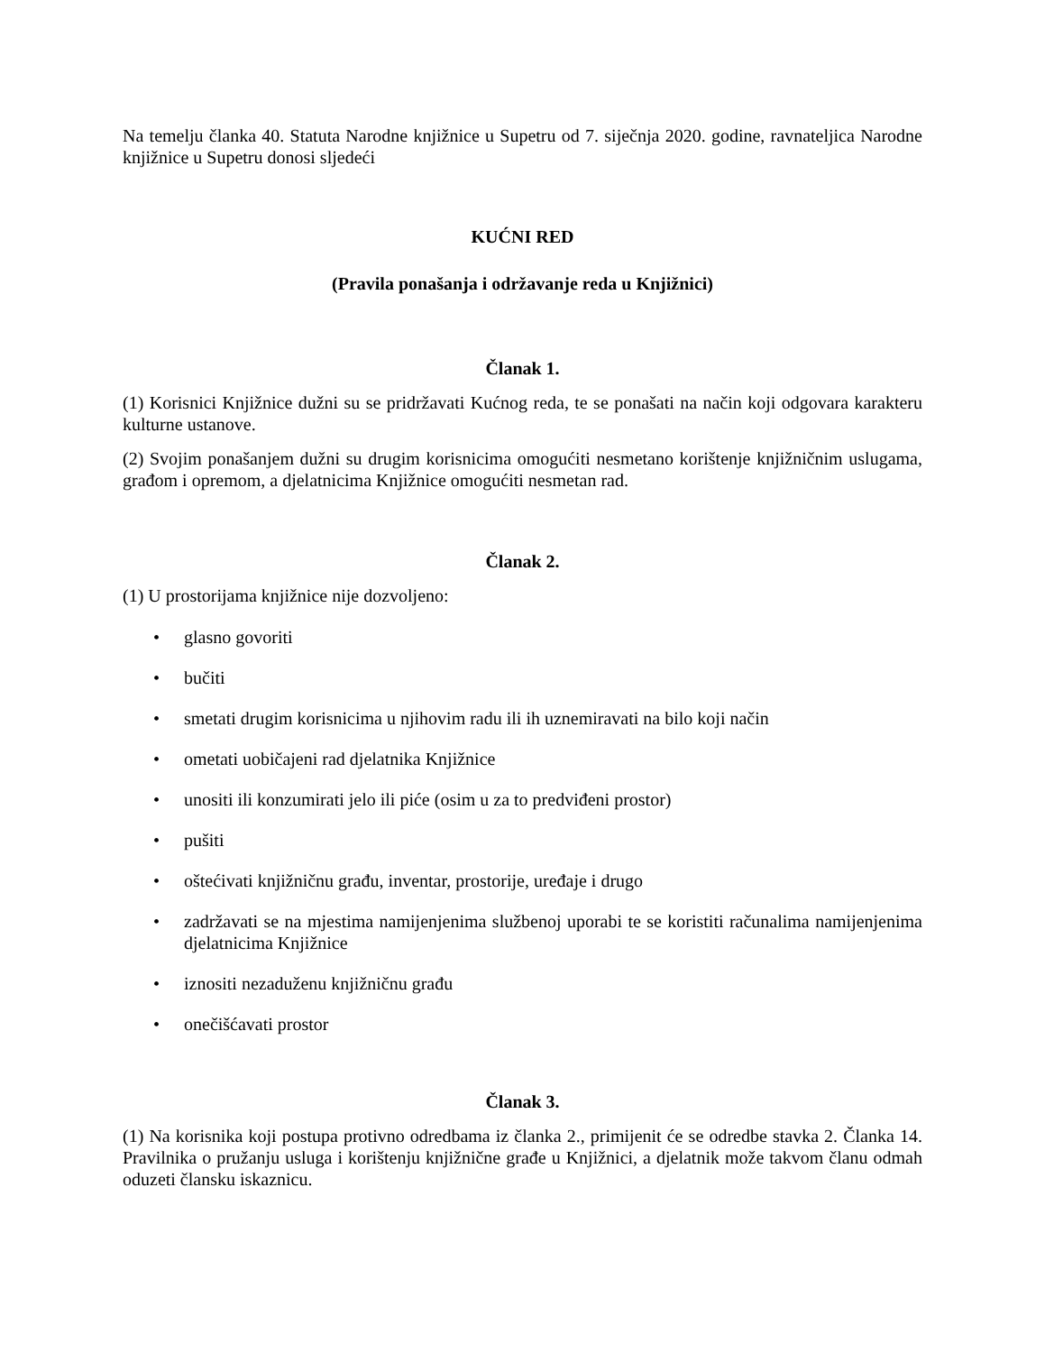Na temelju članka 40. Statuta Narodne knjižnice u Supetru od 7. siječnja 2020. godine, ravnateljica Narodne knjižnice u Supetru donosi sljedeći
KUĆNI RED
(Pravila ponašanja i održavanje reda u Knjižnici)
Članak 1.
(1) Korisnici Knjižnice dužni su se pridržavati Kućnog reda, te se ponašati na način koji odgovara karakteru kulturne ustanove.
(2) Svojim ponašanjem dužni su drugim korisnicima omogućiti nesmetano korištenje knjižničnim uslugama, građom i opremom, a djelatnicima Knjižnice omogućiti nesmetan rad.
Članak 2.
(1) U prostorijama knjižnice nije dozvoljeno:
• glasno govoriti
• bučiti
• smetati drugim korisnicima u njihovim radu ili ih uznemiravati na bilo koji način
• ometati uobičajeni rad djelatnika Knjižnice
• unositi ili konzumirati jelo ili piće (osim u za to predviđeni prostor)
• pušiti
• oštećivati knjižničnu građu, inventar, prostorije, uređaje i drugo
• zadržavati se na mjestima namijenjenima službenoj uporabi te se koristiti računalima namijenjenima djelatnicima Knjižnice
• iznositi nezaduženu knjižničnu građu
• onečišćavati prostor
Članak 3.
(1) Na korisnika koji postupa protivno odredbama iz članka 2., primijenit će se odredbe stavka 2. Članka 14. Pravilnika o pružanju usluga i korištenju knjižnične građe u Knjižnici, a djelatnik može takvom članu odmah oduzeti člansku iskaznicu.